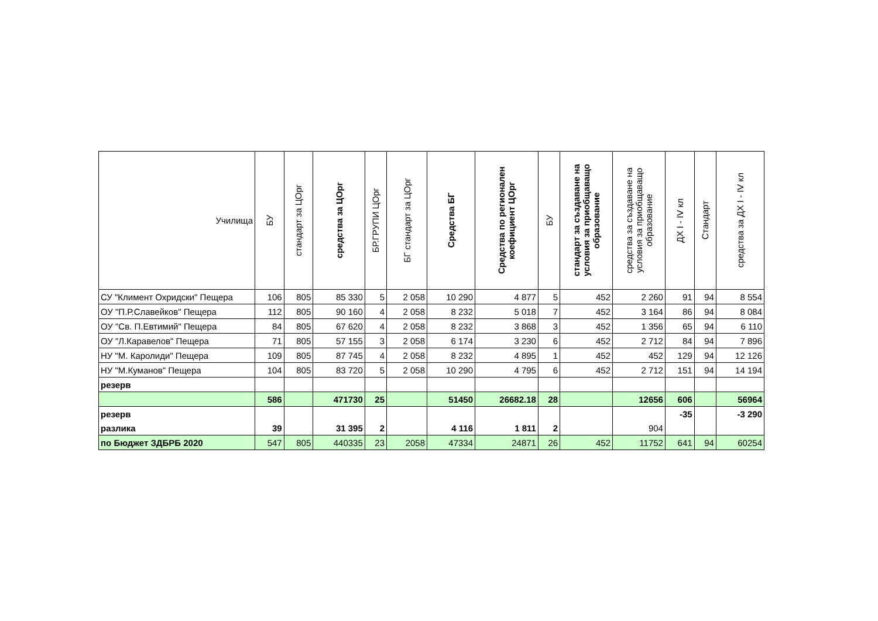| Училища | БУ | стандарт за ЦОрг | средства за ЦОрг | БР.ГРУПИ ЦОрг | БГ стандарт за ЦОрг | Средства БГ | Средства по регионален коефициент ЦОрг | БУ | стандарт за създаване на условия за приобщаващо образование | средства за създаване на условия за приобщаващо образование | ДХ I - IV кл | Стандарт | средства за ДХ I - IV кл |
| --- | --- | --- | --- | --- | --- | --- | --- | --- | --- | --- | --- | --- | --- |
| СУ "Климент Охридски" Пещера | 106 | 805 | 85 330 | 5 | 2 058 | 10 290 | 4 877 | 5 | 452 | 2 260 | 91 | 94 | 8 554 |
| ОУ "П.Р.Славейков" Пещера | 112 | 805 | 90 160 | 4 | 2 058 | 8 232 | 5 018 | 7 | 452 | 3 164 | 86 | 94 | 8 084 |
| ОУ "Св. П.Евтимий" Пещера | 84 | 805 | 67 620 | 4 | 2 058 | 8 232 | 3 868 | 3 | 452 | 1 356 | 65 | 94 | 6 110 |
| ОУ "Л.Каравелов" Пещера | 71 | 805 | 57 155 | 3 | 2 058 | 6 174 | 3 230 | 6 | 452 | 2 712 | 84 | 94 | 7 896 |
| НУ "М. Каролиди" Пещера | 109 | 805 | 87 745 | 4 | 2 058 | 8 232 | 4 895 | 1 | 452 | 452 | 129 | 94 | 12 126 |
| НУ "М.Куманов" Пещера | 104 | 805 | 83 720 | 5 | 2 058 | 10 290 | 4 795 | 6 | 452 | 2 712 | 151 | 94 | 14 194 |
| резерв | | | | | | | | | | | | | |
| | 586 | | 471730 | 25 | | 51450 | 26682.18 | 28 | | 12656 | 606 | | 56964 |
| резерв | | | | | | | | | | | -35 | | -3 290 |
| разлика | 39 | | 31 395 | 2 | | 4 116 | 1 811 | 2 | | 904 | | | |
| по Бюджет ЗДБРБ 2020 | 547 | 805 | 440335 | 23 | 2058 | 47334 | 24871 | 26 | 452 | 11752 | 641 | 94 | 60254 |